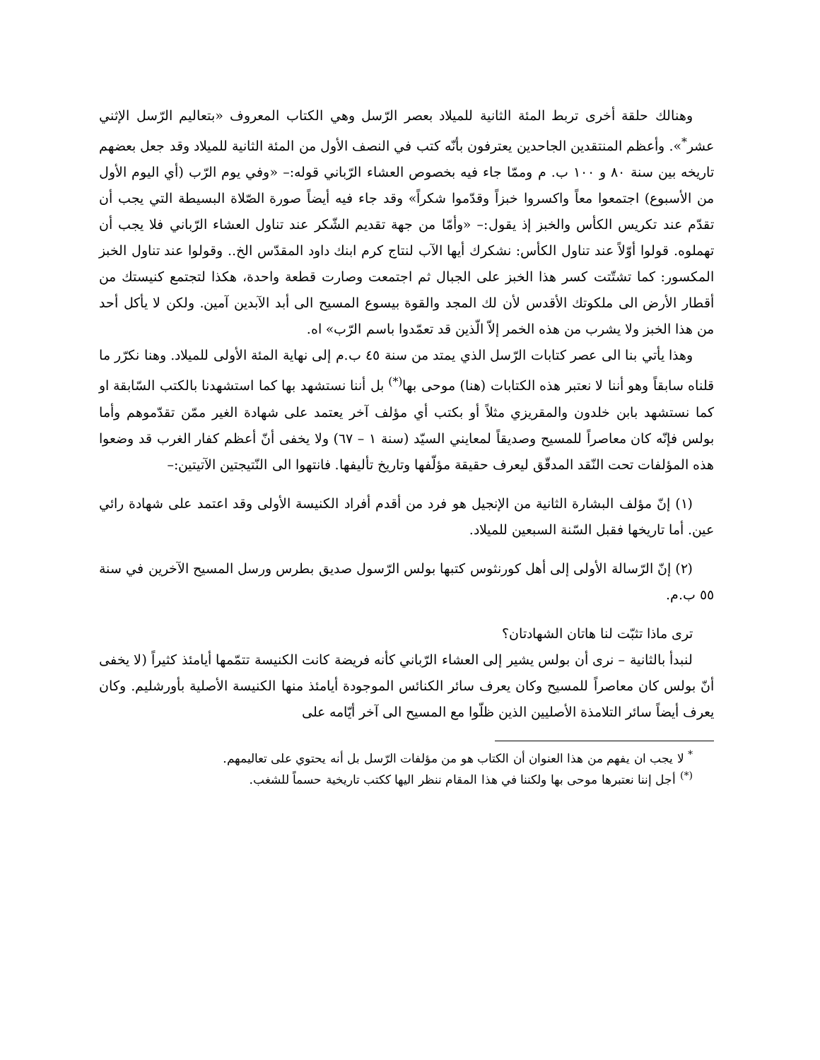وهنالك حلقة أخرى تربط المئة الثانية للميلاد بعصر الرّسل وهي الكتاب المعروف «بتعاليم الرّسل الإثني عشر<sup>*</sup>». وأعظم المنتقدين الجاحدين يعترفون بأنّه كتب في النصف الأول من المئة الثانية للميلاد وقد جعل بعضهم تاريخه بين سنة ٨٠ و ١٠٠ ب. م وممّا جاء فيه بخصوص العشاء الرّباني قوله:– «وفي يوم الرّب (أي اليوم الأول من الأسبوع) اجتمعوا معاً واكسروا خبزاً وقدّموا شكراً» وقد جاء فيه أيضاً صورة الصّلاة البسيطة التي يجب أن تقدّم عند تكريس الكأس والخبز إذ يقول:– «وأمّا من جهة تقديم الشّكر عند تناول العشاء الرّباني فلا يجب أن تهملوه. قولوا أوّلاً عند تناول الكأس: نشكرك أيها الآب لنتاج كرم ابنك داود المقدّس الخ.. وقولوا عند تناول الخبز المكسور: كما تشتّتت كسر هذا الخبز على الجبال ثم اجتمعت وصارت قطعة واحدة، هكذا لتجتمع كنيستك من أقطار الأرض الى ملكوتك الأقدس لأن لك المجد والقوة بيسوع المسيح الى أبد الآبدين آمين. ولكن لا يأكل أحد من هذا الخبز ولا يشرب من هذه الخمر إلاّ الّذين قد تعمّدوا باسم الرّب» اه.
وهذا يأتي بنا الى عصر كتابات الرّسل الذي يمتد من سنة ٤٥ ب.م إلى نهاية المئة الأولى للميلاد. وهنا نكرّر ما قلناه سابقاً وهو أننا لا نعتبر هذه الكتابات (هنا) موحى بها<sup>(*)</sup> بل أننا نستشهد بها كما استشهدنا بالكتب السّابقة او كما نستشهد بابن خلدون والمقريزي مثلاً أو بكتب أي مؤلف آخر يعتمد على شهادة الغير ممّن تقدّموهم وأما بولس فإنّه كان معاصراً للمسيح وصديقاً لمعايني السيّد (سنة ١ – ٦٧) ولا يخفى أنّ أعظم كفار الغرب قد وضعوا هذه المؤلفات تحت النّقد المدقّق ليعرف حقيقة مؤلّفها وتاريخ تأليفها. فانتهوا الى النّتيجتين الآتيتين:–
(١) إنّ مؤلف البشارة الثانية من الإنجيل هو فرد من أقدم أفراد الكنيسة الأولى وقد اعتمد على شهادة رائي عين. أما تاريخها فقبل السّنة السبعين للميلاد.
(٢) إنّ الرّسالة الأولى إلى أهل كورنثوس كتبها بولس الرّسول صديق بطرس ورسل المسيح الآخرين في سنة ٥٥ ب.م.
ترى ماذا تثبّت لنا هاتان الشهادتان؟
لنبدأ بالثانية – نرى أن بولس يشير إلى العشاء الرّباني كأنه فريضة كانت الكنيسة تتمّمها أيامئذ كثيراً (لا يخفى أنّ بولس كان معاصراً للمسيح وكان يعرف سائر الكنائس الموجودة أيامئذ منها الكنيسة الأصلية بأورشليم. وكان يعرف أيضاً سائر التلامذة الأصليين الذين ظلّوا مع المسيح الى آخر أيّامه على
<sup>*</sup> لا يجب ان يفهم من هذا العنوان أن الكتاب هو من مؤلفات الرّسل بل أنه يحتوي على تعاليمهم.
<sup>(*)</sup> أجل إننا نعتبرها موحى بها ولكننا في هذا المقام ننظر اليها ككتب تاريخية حسماً للشغب.